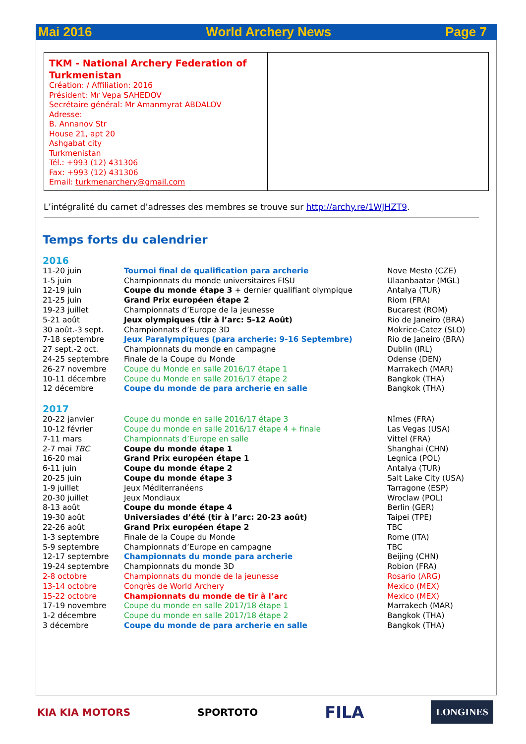Mai 2016 World Archery News Page 7
TKM - National Archery Federation of Turkmenistan
Création: / Affiliation: 2016
Président: Mr Vepa SAHEDOV
Secrétaire général: Mr Amanmyrat ABDALOV
Adresse:
B. Annanov Str
House 21, apt 20
Ashgabat city
Turkmenistan
Tél.: +993 (12) 431306
Fax: +993 (12) 431306
Email: turkmenarchery@gmail.com
L’intégralité du carnet d’adresses des membres se trouve sur http://archy.re/1WJHZT9.
Temps forts du calendrier
2016
| 11-20 juin | Tournoi final de qualification para archerie | Nove Mesto (CZE) |
| 1-5 juin | Championnats du monde universitaires FISU | Ulaanbaatar (MGL) |
| 12-19 juin | Coupe du monde étape 3 + dernier qualifiant olympique | Antalya (TUR) |
| 21-25 juin | Grand Prix européen étape 2 | Riom (FRA) |
| 19-23 juillet | Championnats d’Europe de la jeunesse | Bucarest (ROM) |
| 5-21 août | Jeux olympiques (tir à l’arc: 5-12 Août) | Rio de Janeiro (BRA) |
| 30 août.-3 sept. | Championnats d’Europe 3D | Mokrice-Catez (SLO) |
| 7-18 septembre | Jeux Paralympiques (para archerie: 9-16 Septembre) | Rio de Janeiro (BRA) |
| 27 sept.-2 oct. | Championnats du monde en campagne | Dublin (IRL) |
| 24-25 septembre | Finale de la Coupe du Monde | Odense (DEN) |
| 26-27 novembre | Coupe du Monde en salle 2016/17 étape 1 | Marrakech (MAR) |
| 10-11 décembre | Coupe du Monde en salle 2016/17 étape 2 | Bangkok (THA) |
| 12 décembre | Coupe du monde de para archerie en salle | Bangkok (THA) |
2017
| 20-22 janvier | Coupe du monde en salle 2016/17 étape 3 | Nîmes (FRA) |
| 10-12 février | Coupe du monde en salle 2016/17 étape 4 + finale | Las Vegas (USA) |
| 7-11 mars | Championnats d’Europe en salle | Vittel (FRA) |
| 2-7 mai TBC | Coupe du monde étape 1 | Shanghai (CHN) |
| 16-20 mai | Grand Prix européen étape 1 | Legnica (POL) |
| 6-11 juin | Coupe du monde étape 2 | Antalya (TUR) |
| 20-25 juin | Coupe du monde étape 3 | Salt Lake City (USA) |
| 1-9 juillet | Jeux Méditerranéens | Tarragone (ESP) |
| 20-30 juillet | Jeux Mondiaux | Wroclaw (POL) |
| 8-13 août | Coupe du monde étape 4 | Berlin (GER) |
| 19-30 août | Universiades d’été (tir à l’arc: 20-23 août) | Taipei (TPE) |
| 22-26 août | Grand Prix européen étape 2 | TBC |
| 1-3 septembre | Finale de la Coupe du Monde | Rome (ITA) |
| 5-9 septembre | Championnats d’Europe en campagne | TBC |
| 12-17 septembre | Championnats du monde para archerie | Beijing (CHN) |
| 19-24 septembre | Championnats du monde 3D | Robion (FRA) |
| 2-8 octobre | Championnats du monde de la jeunesse | Rosario (ARG) |
| 13-14 octobre | Congrès de World Archery | Mexico (MEX) |
| 15-22 octobre | Championnats du monde de tir à l’arc | Mexico (MEX) |
| 17-19 novembre | Coupe du monde en salle 2017/18 étape 1 | Marrakech (MAR) |
| 1-2 décembre | Coupe du monde en salle 2017/18 étape 2 | Bangkok (THA) |
| 3 décembre | Coupe du monde de para archerie en salle | Bangkok (THA) |
KIA KIA MOTORS SPORTOTO FILA LONGINES